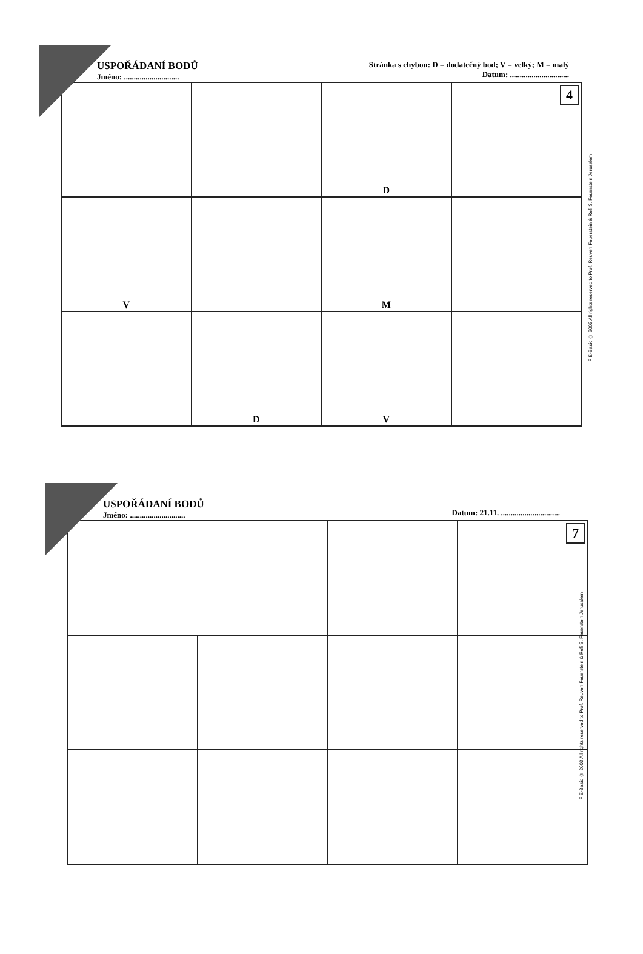USPOŘÁDANÍ BODŮ
Jméno: ............................
Stránka s chybou: D = dodatečný bod; V = velký; M = malý
Datum: ..............................
| | | D | 4 |
| V | | M | |
| | D | V | |
FIE-Basic © 2003 All rights reserved to Prof. Reuven Feuerstein & Refi S. Feuerstein Jerusalem
USPOŘÁDANÍ BODŮ
Jméno: ............................
Datum: 21.11. ..............................
| | | | 7 |
FIE-Basic © 2003 All rights reserved to Prof. Reuven Feuerstein & Refi S. Feuerstein Jerusalem